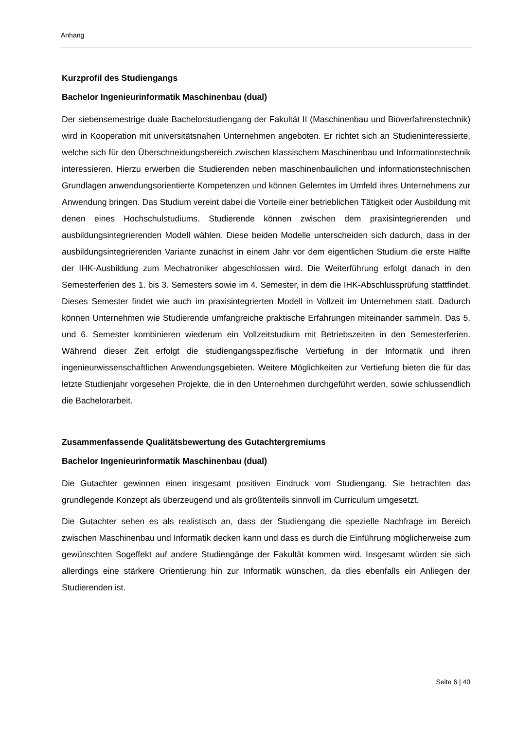Anhang
Kurzprofil des Studiengangs
Bachelor Ingenieurinformatik Maschinenbau (dual)
Der siebensemestrige duale Bachelorstudiengang der Fakultät II (Maschinenbau und Bioverfahrenstechnik) wird in Kooperation mit universitätsnahen Unternehmen angeboten. Er richtet sich an Studieninteressierte, welche sich für den Überschneidungsbereich zwischen klassischem Maschinenbau und Informationstechnik interessieren. Hierzu erwerben die Studierenden neben maschinenbaulichen und informationstechnischen Grundlagen anwendungsorientierte Kompetenzen und können Gelerntes im Umfeld ihres Unternehmens zur Anwendung bringen. Das Studium vereint dabei die Vorteile einer betrieblichen Tätigkeit oder Ausbildung mit denen eines Hochschulstudiums. Studierende können zwischen dem praxisintegrierenden und ausbildungsintegrierenden Modell wählen. Diese beiden Modelle unterscheiden sich dadurch, dass in der ausbildungsintegrierenden Variante zunächst in einem Jahr vor dem eigentlichen Studium die erste Hälfte der IHK-Ausbildung zum Mechatroniker abgeschlossen wird. Die Weiterführung erfolgt danach in den Semesterferien des 1. bis 3. Semesters sowie im 4. Semester, in dem die IHK-Abschlussprüfung stattfindet. Dieses Semester findet wie auch im praxisintegrierten Modell in Vollzeit im Unternehmen statt. Dadurch können Unternehmen wie Studierende umfangreiche praktische Erfahrungen miteinander sammeln. Das 5. und 6. Semester kombinieren wiederum ein Vollzeitstudium mit Betriebszeiten in den Semesterferien. Während dieser Zeit erfolgt die studiengangsspezifische Vertiefung in der Informatik und ihren ingenieurwissenschaftlichen Anwendungsgebieten. Weitere Möglichkeiten zur Vertiefung bieten die für das letzte Studienjahr vorgesehen Projekte, die in den Unternehmen durchgeführt werden, sowie schlussendlich die Bachelorarbeit.
Zusammenfassende Qualitätsbewertung des Gutachtergremiums
Bachelor Ingenieurinformatik Maschinenbau (dual)
Die Gutachter gewinnen einen insgesamt positiven Eindruck vom Studiengang. Sie betrachten das grundlegende Konzept als überzeugend und als größtenteils sinnvoll im Curriculum umgesetzt.
Die Gutachter sehen es als realistisch an, dass der Studiengang die spezielle Nachfrage im Bereich zwischen Maschinenbau und Informatik decken kann und dass es durch die Einführung möglicherweise zum gewünschten Sogeffekt auf andere Studiengänge der Fakultät kommen wird. Insgesamt würden sie sich allerdings eine stärkere Orientierung hin zur Informatik wünschen, da dies ebenfalls ein Anliegen der Studierenden ist.
Seite 6 | 40